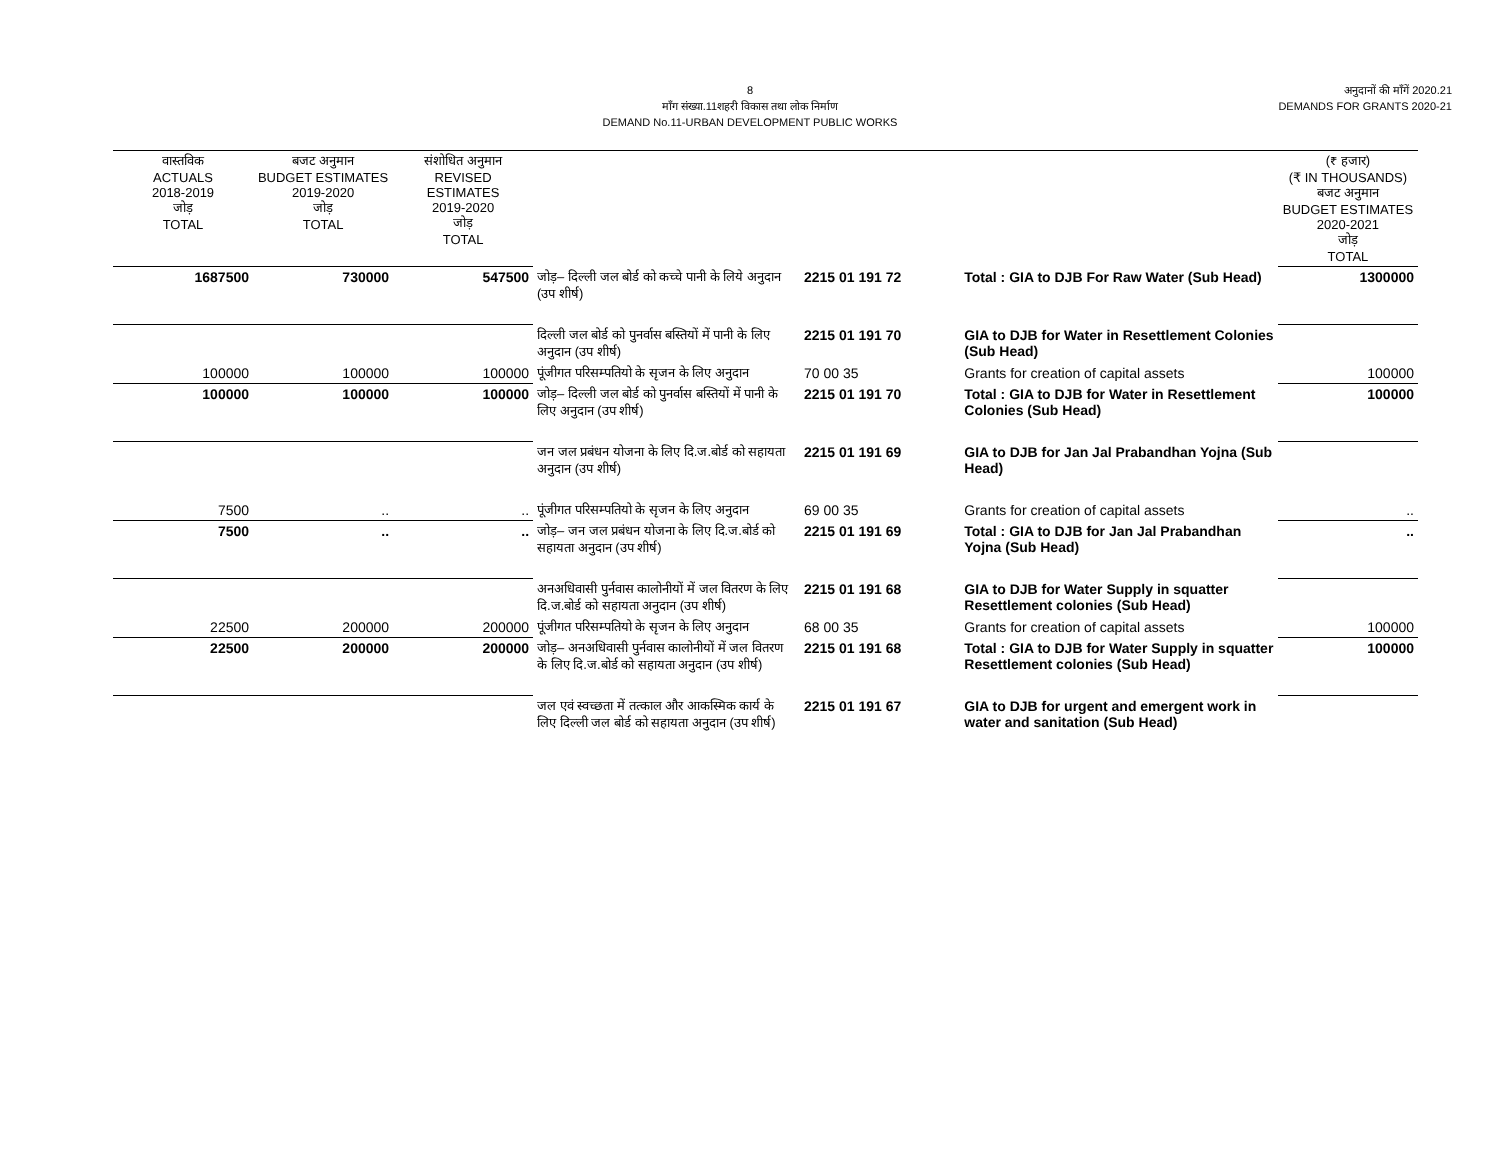8
माँग संख्या.11शहरी विकास तथा लोक निर्माण
DEMAND No.11-URBAN DEVELOPMENT PUBLIC WORKS
अनुदानों की माँगें 2020.21
DEMANDS FOR GRANTS 2020-21
| वास्तविक ACTUALS 2018-2019 जोड़ TOTAL | बजट अनुमान BUDGET ESTIMATES 2019-2020 जोड़ TOTAL | संशोधित अनुमान REVISED ESTIMATES 2019-2020 जोड़ TOTAL | | | | (₹ हजार) (₹ IN THOUSANDS) बजट अनुमान BUDGET ESTIMATES 2020-2021 जोड़ TOTAL |
| --- | --- | --- | --- | --- | --- | --- |
| 1687500 | 730000 | 547500 | जोड़– दिल्ली जल बोर्ड को कच्चे पानी के लिये अनुदान (उप शीर्ष) | 2215 01 191 72 | Total : GIA to DJB For Raw Water (Sub Head) | 1300000 |
| | | | दिल्ली जल बोर्ड को पुनर्वास बस्तियों में पानी के लिए अनुदान (उप शीर्ष) | 2215 01 191 70 | GIA to DJB for Water in Resettlement Colonies (Sub Head) | |
| 100000 | 100000 | 100000 | पूंजीगत परिसम्पतियो के सृजन के लिए अनुदान | 70 00 35 | Grants for creation of capital assets | 100000 |
| 100000 | 100000 | 100000 | जोड़– दिल्ली जल बोर्ड को पुनर्वास बस्तियों में पानी के लिए अनुदान (उप शीर्ष) | 2215 01 191 70 | Total : GIA to DJB for Water in Resettlement Colonies (Sub Head) | 100000 |
| | | | जन जल प्रबंधन योजना के लिए दि.ज.बोर्ड को सहायता अनुदान (उप शीर्ष) | 2215 01 191 69 | GIA to DJB for Jan Jal Prabandhan Yojna (Sub Head) | |
| 7500 | .. | .. | पूंजीगत परिसम्पतियो के सृजन के लिए अनुदान | 69 00 35 | Grants for creation of capital assets | .. |
| 7500 | .. | .. | जोड़– जन जल प्रबंधन योजना के लिए दि.ज.बोर्ड को सहायता अनुदान (उप शीर्ष) | 2215 01 191 69 | Total : GIA to DJB for Jan Jal Prabandhan Yojna (Sub Head) | .. |
| | | | अनअधिवासी पुर्नवास कालोनीयों में जल वितरण के लिए दि.ज.बोर्ड को सहायता अनुदान (उप शीर्ष) | 2215 01 191 68 | GIA to DJB for Water Supply in squatter Resettlement colonies (Sub Head) | |
| 22500 | 200000 | 200000 | पूंजीगत परिसम्पतियो के सृजन के लिए अनुदान | 68 00 35 | Grants for creation of capital assets | 100000 |
| 22500 | 200000 | 200000 | जोड़– अनअधिवासी पुर्नवास कालोनीयों में जल वितरण के लिए दि.ज.बोर्ड को सहायता अनुदान (उप शीर्ष) | 2215 01 191 68 | Total : GIA to DJB for Water Supply in squatter Resettlement colonies (Sub Head) | 100000 |
| | | | जल एवं स्वच्छता में तत्काल और आकस्मिक कार्य के लिए दिल्ली जल बोर्ड को सहायता अनुदान (उप शीर्ष) | 2215 01 191 67 | GIA to DJB for urgent and emergent work in water and sanitation (Sub Head) | |